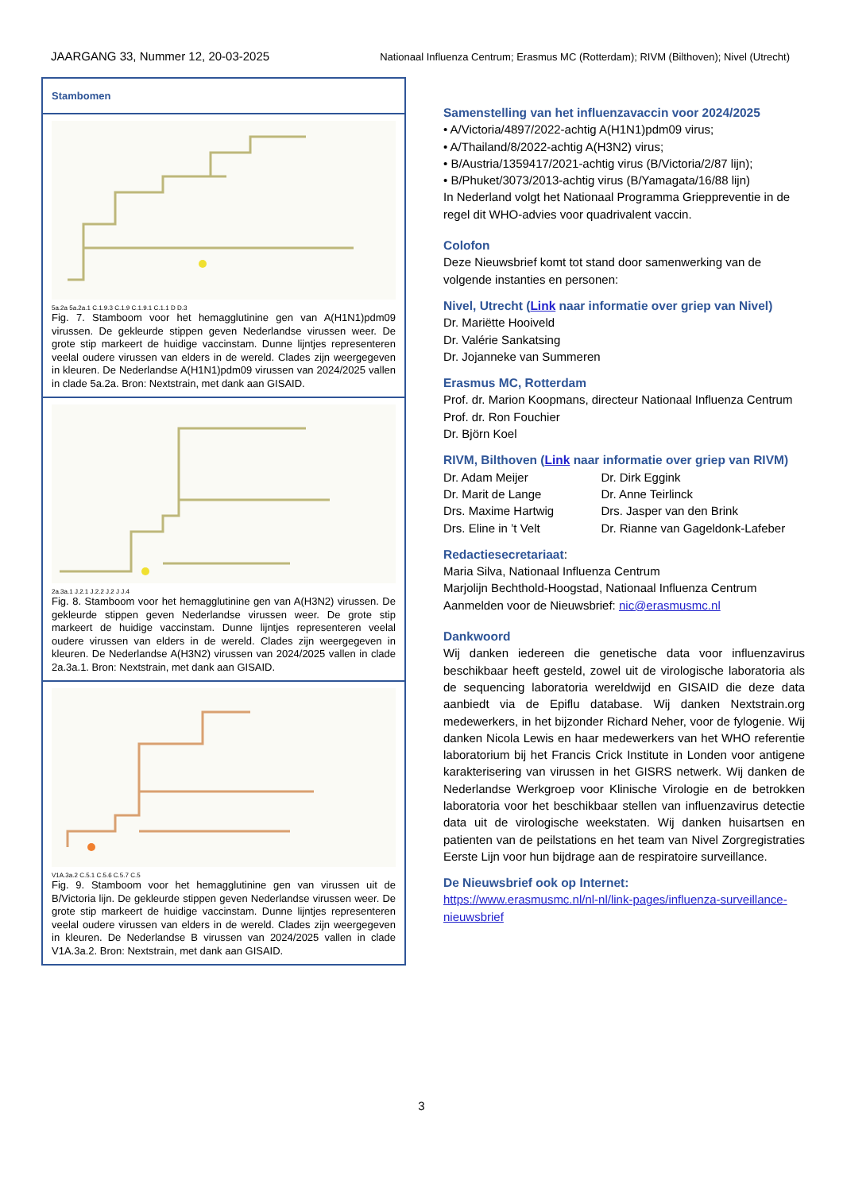JAARGANG 33, Nummer 12, 20-03-2025 Nationaal Influenza Centrum; Erasmus MC (Rotterdam); RIVM (Bilthoven); Nivel (Utrecht)
Stambomen
5a.2a 5a.2a.1 C.1.9.3 C.1.9 C.1.9.1 C.1.1 D D.3
Fig. 7. Stamboom voor het hemagglutinine gen van A(H1N1)pdm09 virussen. De gekleurde stippen geven Nederlandse virussen weer. De grote stip markeert de huidige vaccinstam. Dunne lijntjes representeren veelal oudere virussen van elders in de wereld. Clades zijn weergegeven in kleuren. De Nederlandse A(H1N1)pdm09 virussen van 2024/2025 vallen in clade 5a.2a. Bron: Nextstrain, met dank aan GISAID.
2a.3a.1 J.2.1 J.2.2 J.2 J J.4
Fig. 8. Stamboom voor het hemagglutinine gen van A(H3N2) virussen. De gekleurde stippen geven Nederlandse virussen weer. De grote stip markeert de huidige vaccinstam. Dunne lijntjes representeren veelal oudere virussen van elders in de wereld. Clades zijn weergegeven in kleuren. De Nederlandse A(H3N2) virussen van 2024/2025 vallen in clade 2a.3a.1. Bron: Nextstrain, met dank aan GISAID.
V1A.3a.2 C.5.1 C.5.6 C.5.7 C.5
Fig. 9. Stamboom voor het hemagglutinine gen van virussen uit de B/Victoria lijn. De gekleurde stippen geven Nederlandse virussen weer. De grote stip markeert de huidige vaccinstam. Dunne lijntjes representeren veelal oudere virussen van elders in de wereld. Clades zijn weergegeven in kleuren. De Nederlandse B virussen van 2024/2025 vallen in clade V1A.3a.2. Bron: Nextstrain, met dank aan GISAID.
Samenstelling van het influenzavaccin voor 2024/2025
• A/Victoria/4897/2022-achtig A(H1N1)pdm09 virus;
• A/Thailand/8/2022-achtig A(H3N2) virus;
• B/Austria/1359417/2021-achtig virus (B/Victoria/2/87 lijn);
• B/Phuket/3073/2013-achtig virus (B/Yamagata/16/88 lijn)
In Nederland volgt het Nationaal Programma Grieppreventie in de regel dit WHO-advies voor quadrivalent vaccin.
Colofon
Deze Nieuwsbrief komt tot stand door samenwerking van de volgende instanties en personen:
Nivel, Utrecht (Link naar informatie over griep van Nivel)
Dr. Mariëtte Hooiveld
Dr. Valérie Sankatsing
Dr. Jojanneke van Summeren
Erasmus MC, Rotterdam
Prof. dr. Marion Koopmans, directeur Nationaal Influenza Centrum
Prof. dr. Ron Fouchier
Dr. Björn Koel
RIVM, Bilthoven (Link naar informatie over griep van RIVM)
Dr. Adam Meijer
Dr. Marit de Lange
Drs. Maxime Hartwig
Drs. Eline in ’t Velt
Dr. Dirk Eggink
Dr. Anne Teirlinck
Drs. Jasper van den Brink
Dr. Rianne van Gageldonk-Lafeber
Redactiesecretariaat:
Maria Silva, Nationaal Influenza Centrum
Marjolijn Bechthold-Hoogstad, Nationaal Influenza Centrum
Aanmelden voor de Nieuwsbrief: nic@erasmusmc.nl
Dankwoord
Wij danken iedereen die genetische data voor influenzavirus beschikbaar heeft gesteld, zowel uit de virologische laboratoria als de sequencing laboratoria wereldwijd en GISAID die deze data aanbiedt via de Epiflu database. Wij danken Nextstrain.org medewerkers, in het bijzonder Richard Neher, voor de fylogenie. Wij danken Nicola Lewis en haar medewerkers van het WHO referentie laboratorium bij het Francis Crick Institute in Londen voor antigene karakterisering van virussen in het GISRS netwerk. Wij danken de Nederlandse Werkgroep voor Klinische Virologie en de betrokken laboratoria voor het beschikbaar stellen van influenzavirus detectie data uit de virologische weekstaten. Wij danken huisartsen en patienten van de peilstations en het team van Nivel Zorgregistraties Eerste Lijn voor hun bijdrage aan de respiratoire surveillance.
De Nieuwsbrief ook op Internet:
https://www.erasmusmc.nl/nl-nl/link-pages/influenza-surveillance-nieuwsbrief
3